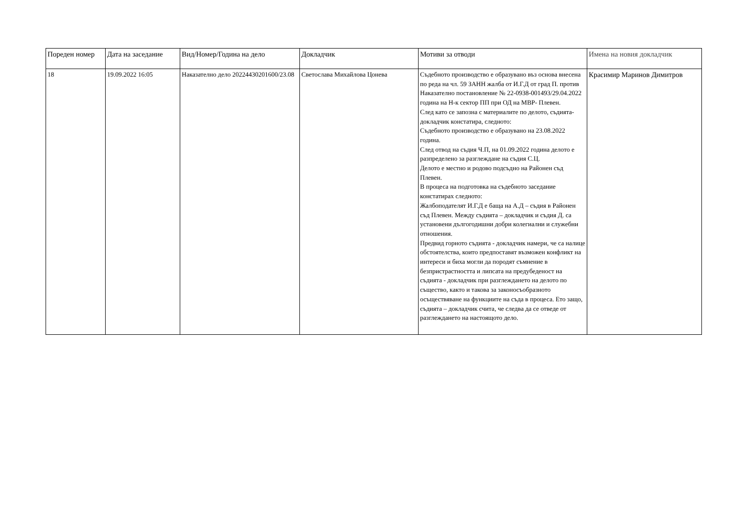| Пореден номер | Дата на заседание | Вид/Номер/Година на дело | Докладчик | Мотиви за отводи | Имена на новия докладчик |
| --- | --- | --- | --- | --- | --- |
| 18 | 19.09.2022 16:05 | Наказателно дело 20224430201600/23.08 | Светослава Михайлова Цонева | Съдебното производство е образувано въз основа внесена по реда на чл. 59 ЗАНН жалба от И.Г.Д от град П. против Наказателно постановление № 22-0938-001493/29.04.2022 година на Н-к сектор ПП при ОД на МВР- Плевен. След като се запозна с материалите по делото, съдията-докладчик констатира, следното: Съдебното производство е образувано на 23.08.2022 година. След отвод на съдия Ч.П, на 01.09.2022 година делото е разпределено за разглеждане на съдия С.Ц. Делото е местно и родово подсъдно на Районен съд Плевен. В процеса на подготовка на съдебното заседание констатирах следното: Жалбоподателят И.Г.Д е баща на А.Д – съдия в Районен съд Плевен. Между съдията – докладчик и съдия Д. са установени дългогодишни добри колегиални и служебни отношения. Предвид горното съдията - докладчик намери, че са налице обстоятелства, които предпоставят възможен конфликт на интереси и биха могли да породят съмнение в безпристрастността и липсата на предубеденост на съдията - докладчик при разглеждането на делото по същество, както и такова за законосъобразното осъществяване на функциите на съда в процеса. Ето защо, съдията – докладчик счита, че следва да се отведе от разглеждането на настоящото дело. | Красимир Маринов Димитров |